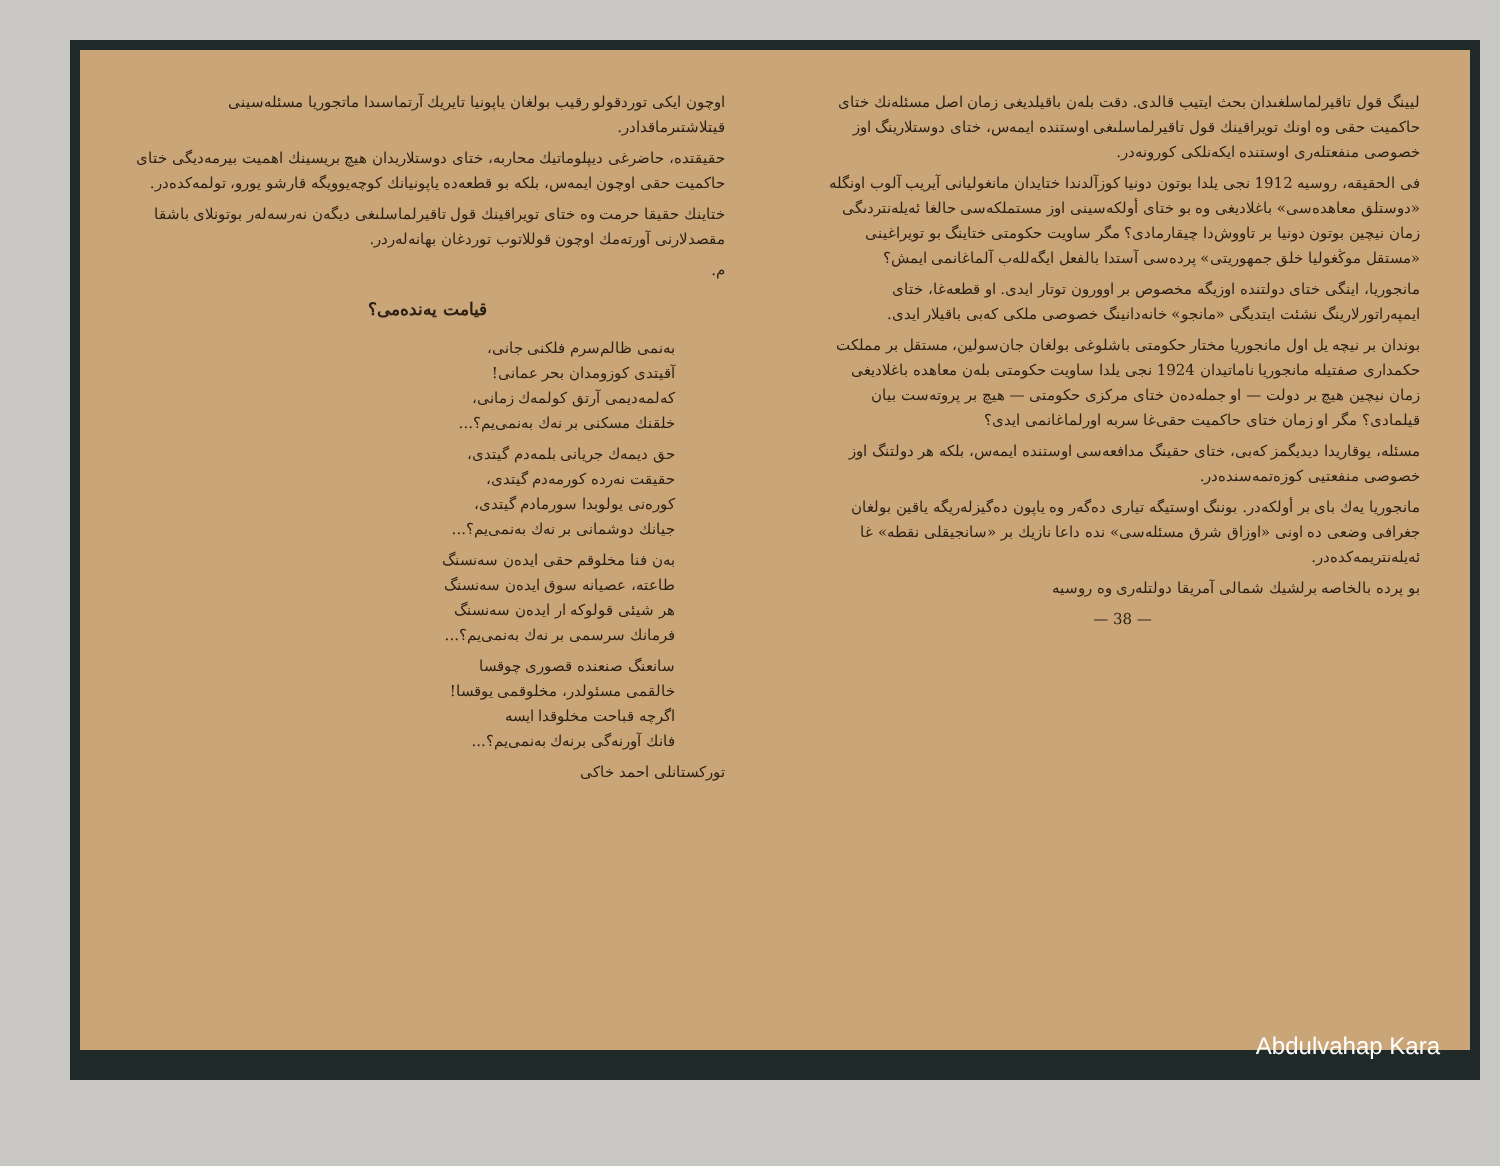اوچون ايكى توردقولو رقيب بولغان ياپونيا تايريك آرتماسىدا ماتجوريا مسئلەسينى قيتلاشتىرماقدادر.
حقيقتدە، حاضرغى ديپلوماتيك محاربە، ختاى دوستلاريدان هيچ بريسينك اهميت بيرمەديگى ختاى حاكميت حقى اوچون ايمەس، بلكە بو قطعەدە ياپونيانك كوچەيوويگە قارشو يورو، تولمەكدەدر.
ختاينك حقيقا حرمت وە ختاى تويراقينك قول تاقيرلماسلىغى ديگەن نەرسەلەر بوتونلاى باشقا مقصدلارنى آورتەمك اوچون قوللاتوب توردغان بهانەلەردر.
م.
قيامت يەندەمى؟
بەنمى ظالم‌سرم فلكنى جانى،
آقيتدى كوزومدان بحر عمانى!
كەلمەديمى آرتق كولمەك زمانى،
خلقنك مسكنى بر نەك بەنمى‌يم؟...
حق ديمەك جريانى بلمەدم گيتدى،
حقيقت نەردە كورمەدم گيتدى،
كورەنى يولوبدا سورمادم گيتدى،
جيانك دوشمانى بر نەك بەنمى‌يم؟...
بەن فنا مخلوقم حقى ايدەن سەنسنگ
طاعتە، عصيانە سوق ايدەن سەنسنگ
هر شيئى قولوكە ار ايدەن سەنسنگ
فرمانك سرسمى بر نەك بەنمى‌يم؟...
سانعنگ صنعنده قصورى چوقسا
خالقمى مسئولدر، مخلوقمى يوقسا!
اگرچە قباحت مخلوقدا ايسە
فانك آورنەگى برنەك بەنمى‌يم؟...
توركستانلى احمد خاكى
ليينگ قول تاقيرلماسلغىدان بحث ايتيب قالدى. دقت بلەن باقيلديغى زمان اصل مسئلەنك ختاى حاكميت حقى وە اونك تويراقينك قول تاقيرلماسلىغى اوستندە ايمەس، ختاى دوستلارينگ اوز خصوصى منفعتلەرى اوستندە ايكەنلكى كورونەدر.
فى الحقيقە، روسيە 1912 نجى يلدا بوتون دونيا كوزآلدندا ختايدان مانغوليانى آيريب آلوب اونگلە «دوستلق معاهدەسى» باغلاديغى وە بو ختاى أولكەسينى اوز مستملكەسى حالغا ئەيلەنتردىگى زمان نيچين بوتون دونيا بر تاووش‌دا چيقارمادى؟ مگر ساويت حكومتى ختاينگ بو تويراغينى «مستقل موڭغوليا خلق جمهوريتى» پردەسى آستدا بالفعل ايگەللەب آلماغانمى ايمش؟
مانجوريا، اينگى ختاى دولتندە اوزيگە مخصوص بر اوورون توتار ايدى. او قطعەغا، ختاى ايمپەراتورلارينگ نشئت ايتديگى «مانجو» خانەدانينگ خصوصى ملكى كەبى باقيلار ايدى.
بوندان بر نيچە يل اول مانجوريا مختار حكومتى باشلوغى بولغان جان‌سو‌لين، مستقل بر مملكت حكمدارى صفتيلە مانجوريا ناماتيدان 1924 نجى يلدا ساويت حكومتى بلەن معاهدە باغلاديغى زمان نيچين هيچ بر دولت — او جملەدەن ختاى مركزى حكومتى — هيچ بر پروتەست بيان قيلمادى؟ مگر او زمان ختاى حاكميت حقى‌غا سربە اورلماغانمى ايدى؟
مسئلە، يوقاريدا ديديگمز كەبى، ختاى حقينگ مدافعەسى اوستندە ايمەس، بلكە هر دولتنگ اوز خصوصى منفعتيى كوزەتمەسندەدر.
مانجوريا يەك باى بر أولكەدر. بوننگ اوستيگە تيارى دەگەر وە ياپون دەگيزلەريگە ياقين بولغان جغرافى وضعى دە اونى «اوزاق شرق مسئلەسى» ندە داعا نازيك بر «سانجيقلى نقطە» غا ئەيلەنتريمەكدەدر.
بو پردە بالخاصە برلشيك شمالى آمريقا دولتلەرى وە روسيە
— 38 —
Abdulvahap Kara